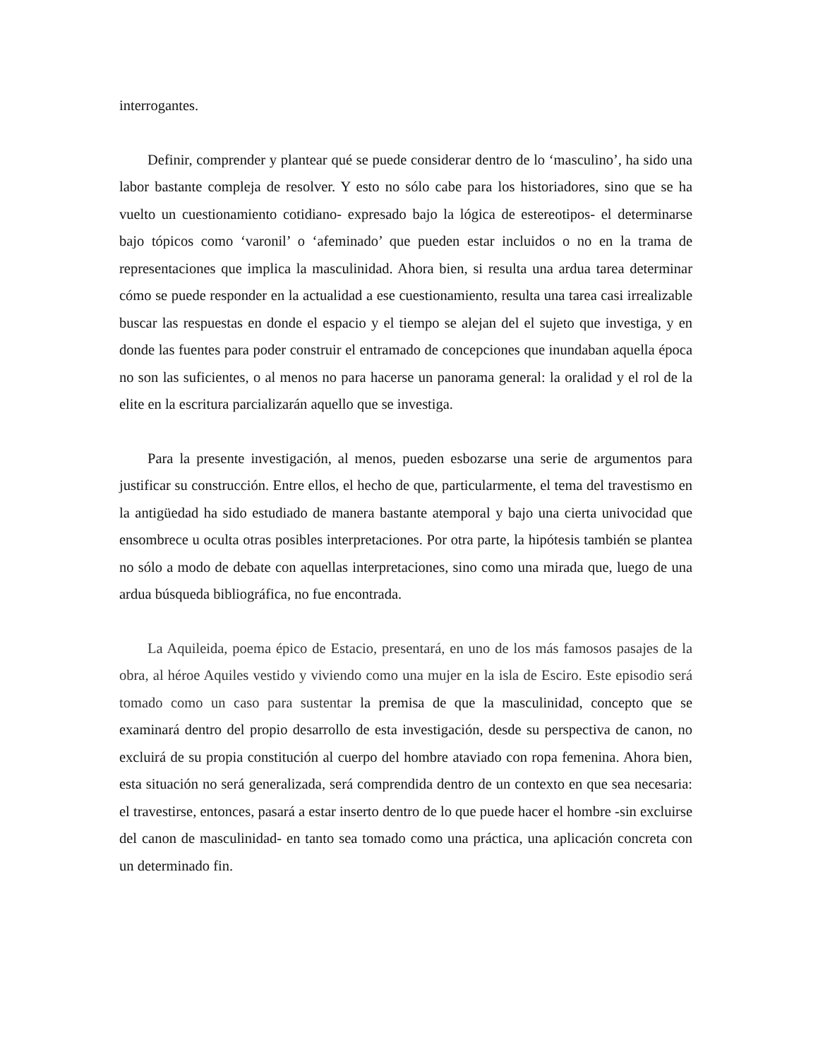interrogantes.
Definir, comprender y plantear qué se puede considerar dentro de lo ‘masculino’, ha sido una labor bastante compleja de resolver. Y esto no sólo cabe para los historiadores, sino que se ha vuelto un cuestionamiento cotidiano- expresado bajo la lógica de estereotipos- el determinarse bajo tópicos como ‘varonil’ o ‘afeminado’ que pueden estar incluidos o no en la trama de representaciones que implica la masculinidad. Ahora bien, si resulta una ardua tarea determinar cómo se puede responder en la actualidad a ese cuestionamiento, resulta una tarea casi irrealizable buscar las respuestas en donde el espacio y el tiempo se alejan del el sujeto que investiga, y en donde las fuentes para poder construir el entramado de concepciones que inundaban aquella época no son las suficientes, o al menos no para hacerse un panorama general: la oralidad y el rol de la elite en la escritura parcializarán aquello que se investiga.
Para la presente investigación, al menos, pueden esbozarse una serie de argumentos para justificar su construcción. Entre ellos, el hecho de que, particularmente, el tema del travestismo en la antigüedad ha sido estudiado de manera bastante atemporal y bajo una cierta univocidad que ensombrece u oculta otras posibles interpretaciones. Por otra parte, la hipótesis también se plantea no sólo a modo de debate con aquellas interpretaciones, sino como una mirada que, luego de una ardua búsqueda bibliográfica, no fue encontrada.
La Aquileida, poema épico de Estacio, presentará, en uno de los más famosos pasajes de la obra, al héroe Aquiles vestido y viviendo como una mujer en la isla de Esciro. Este episodio será tomado como un caso para sustentar la premisa de que la masculinidad, concepto que se examinará dentro del propio desarrollo de esta investigación, desde su perspectiva de canon, no excluirá de su propia constitución al cuerpo del hombre ataviado con ropa femenina. Ahora bien, esta situación no será generalizada, será comprendida dentro de un contexto en que sea necesaria: el travestirse, entonces, pasará a estar inserto dentro de lo que puede hacer el hombre -sin excluirse del canon de masculinidad- en tanto sea tomado como una práctica, una aplicación concreta con un determinado fin.